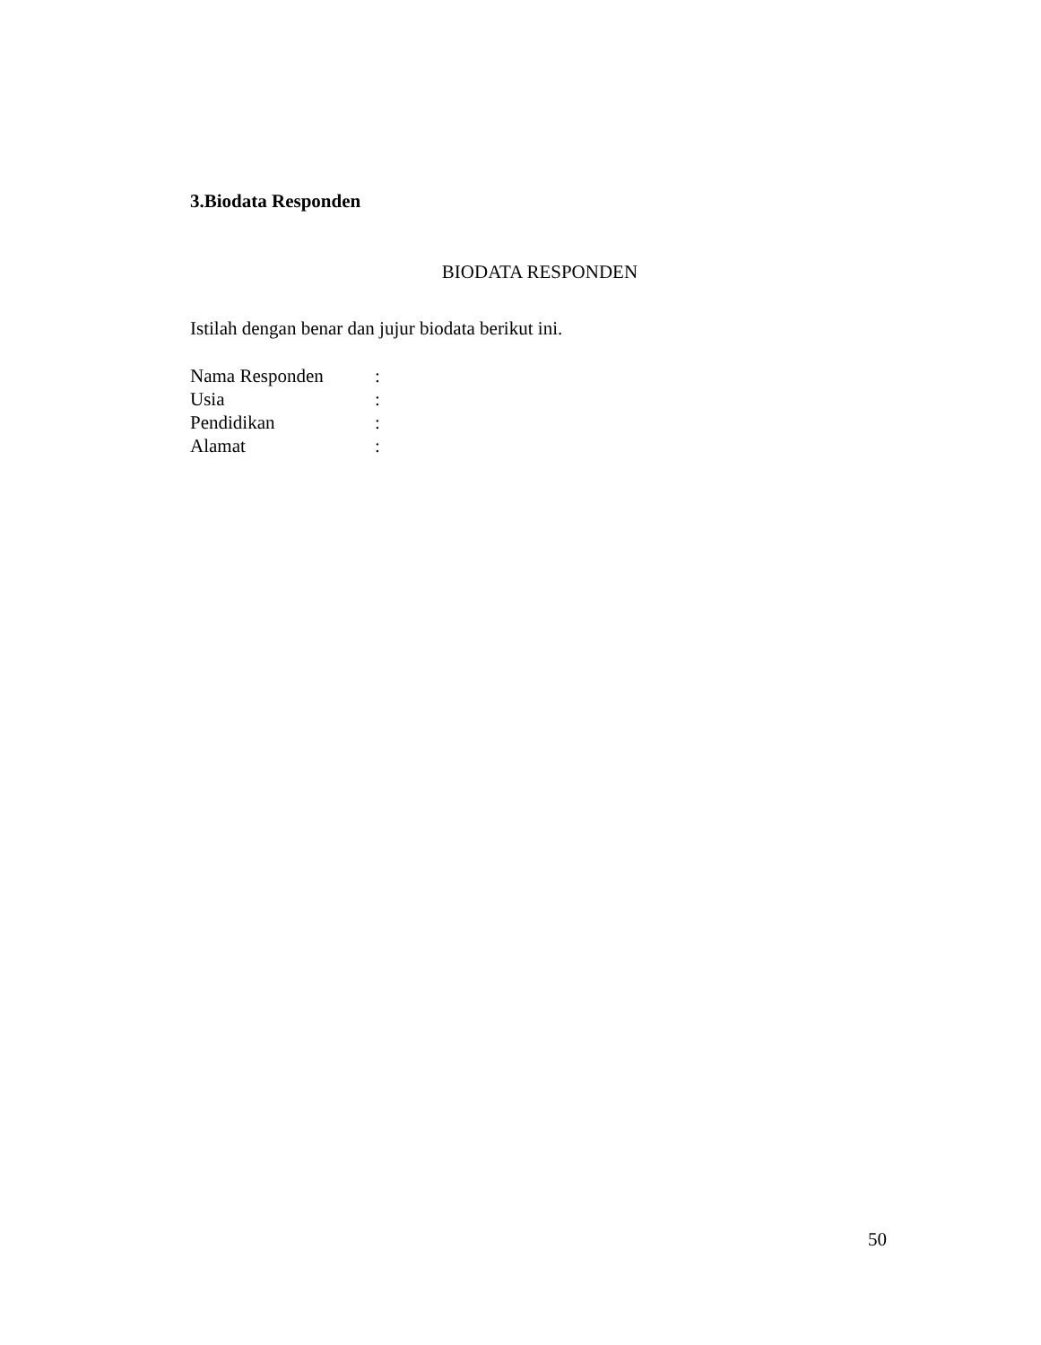3.Biodata Responden
BIODATA RESPONDEN
Istilah dengan benar dan jujur biodata berikut ini.
| Nama Responden | : |
| Usia | : |
| Pendidikan | : |
| Alamat | : |
50